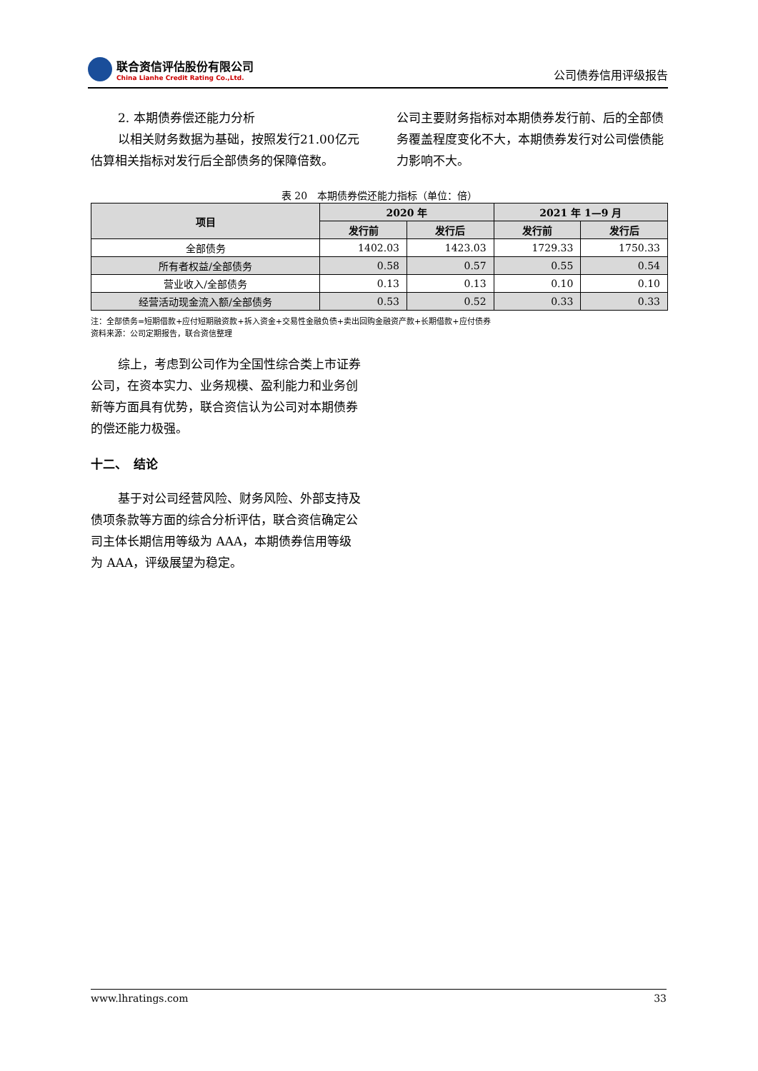联合资信评估股份有限公司
China Lianhe Credit Rating Co.,Ltd.
公司债券信用评级报告
2. 本期债券偿还能力分析
以相关财务数据为基础，按照发行21.00亿元估算相关指标对发行后全部债务的保障倍数。
公司主要财务指标对本期债券发行前、后的全部债务覆盖程度变化不大，本期债券发行对公司偿债能力影响不大。
表 20　本期债券偿还能力指标（单位：倍）
| 项目 | 2020 年 | | 2021 年 1—9 月 | |
| --- | --- | --- | --- | --- |
| | 发行前 | 发行后 | 发行前 | 发行后 |
| 全部债务 | 1402.03 | 1423.03 | 1729.33 | 1750.33 |
| 所有者权益/全部债务 | 0.58 | 0.57 | 0.55 | 0.54 |
| 营业收入/全部债务 | 0.13 | 0.13 | 0.10 | 0.10 |
| 经营活动现金流入额/全部债务 | 0.53 | 0.52 | 0.33 | 0.33 |
注：全部债务=短期借款+应付短期融资款+拆入资金+交易性金融负债+卖出回购金融资产款+长期借款+应付债券
资料来源：公司定期报告，联合资信整理
综上，考虑到公司作为全国性综合类上市证券公司，在资本实力、业务规模、盈利能力和业务创新等方面具有优势，联合资信认为公司对本期债券的偿还能力极强。
十二、　结论
基于对公司经营风险、财务风险、外部支持及债项条款等方面的综合分析评估，联合资信确定公司主体长期信用等级为 AAA，本期债券信用等级为 AAA，评级展望为稳定。
www.lhratings.com 33